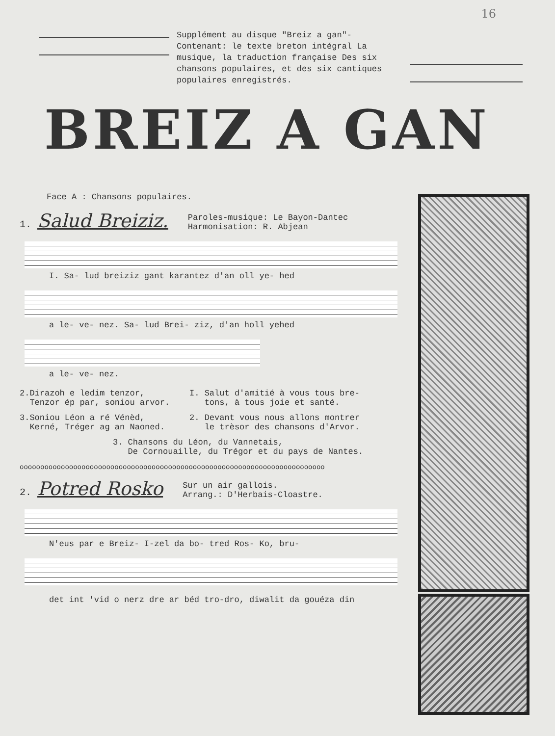16
Supplément au disque "Breiz a gan"- Contenant: le texte breton intégral La musique, la traduction française Des six chansons populaires, et des six cantiques populaires enregistrés.
BREIZ A GAN
Face A : Chansons populaires.
1. Salud Breiziz. Paroles-musique: Le Bayon-Dantec
Harmonisation: R. Abjean
I. Sa- lud breiziz gant karantez d'an oll ye- hed
a le- ve- nez. Sa- lud Brei- ziz, d'an holl yehed
a le- ve- nez.
2.Dirazoh e ledim tenzor,
Tenzor ép par, soniou arvor.
3.Soniou Léon a ré Vénèd,
Kerné, Tréger ag an Naoned.
I. Salut d'amitié à vous tous bre-
tons, à tous joie et santé.
2. Devant vous nous allons montrer
le trèsor des chansons d'Arvor.
3. Chansons du Léon, du Vannetais,
De Cornouaille, du Trégor et du pays de Nantes.
oooooooooooooooooooooooooooooooooooooooooooooooooooooooooooooooooooooooooo
2. Potred Rosko Sur un air gallois.
Arrang.: D'Herbais-Cloastre.
N'eus par e Breiz- I-zel da bo- tred Ros- Ko, bru-
det int 'vid o nerz dre ar béd tro-dro, diwalit da gouéza din